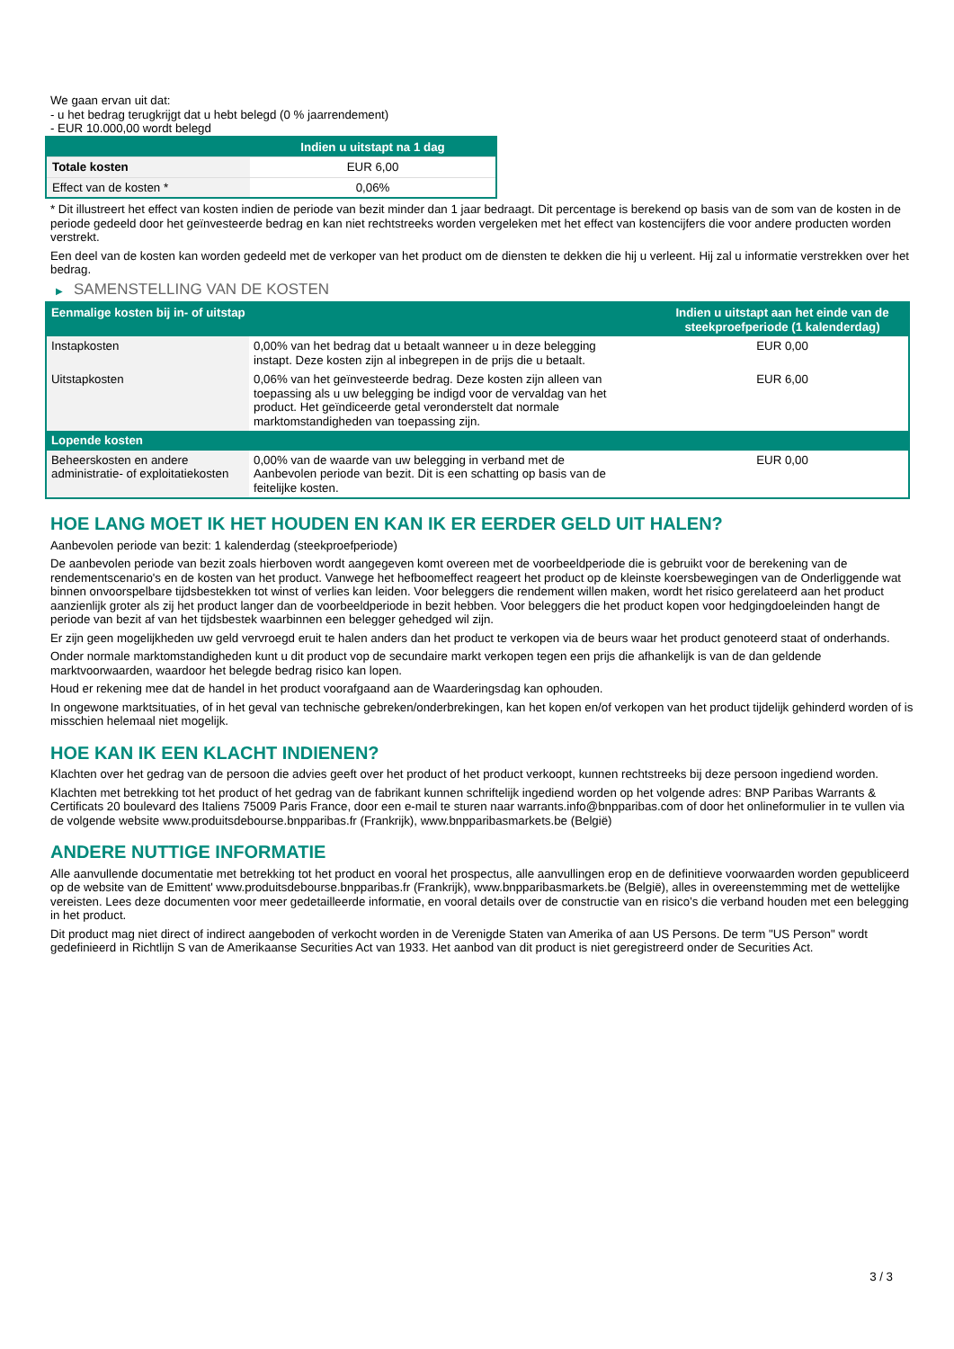We gaan ervan uit dat:
- u het bedrag terugkrijgt dat u hebt belegd (0 % jaarrendement)
- EUR 10.000,00 wordt belegd
| | Indien u uitstapt na 1 dag |
| --- | --- |
| Totale kosten | EUR 6,00 |
| Effect van de kosten * | 0,06% |
* Dit illustreert het effect van kosten indien de periode van bezit minder dan 1 jaar bedraagt. Dit percentage is berekend op basis van de som van de kosten in de periode gedeeld door het geïnvesteerde bedrag en kan niet rechtstreeks worden vergeleken met het effect van kostencijfers die voor andere producten worden verstrekt.
Een deel van de kosten kan worden gedeeld met de verkoper van het product om de diensten te dekken die hij u verleent. Hij zal u informatie verstrekken over het bedrag.
▶ SAMENSTELLING VAN DE KOSTEN
| Eenmalige kosten bij in- of uitstap | | Indien u uitstapt aan het einde van de steekproefperiode (1 kalenderdag) |
| --- | --- | --- |
| Instapkosten | 0,00% van het bedrag dat u betaalt wanneer u in deze belegging instapt. Deze kosten zijn al inbegrepen in de prijs die u betaalt. | EUR 0,00 |
| Uitstapkosten | 0,06% van het geïnvesteerde bedrag. Deze kosten zijn alleen van toepassing als u uw belegging be indigd voor de vervaldag van het product. Het geïndiceerde getal veronderstelt dat normale marktomstandigheden van toepassing zijn. | EUR 6,00 |
| Lopende kosten | | |
| Beheerskosten en andere administratie- of exploitatiekosten | 0,00% van de waarde van uw belegging in verband met de Aanbevolen periode van bezit. Dit is een schatting op basis van de feitelijke kosten. | EUR 0,00 |
HOE LANG MOET IK HET HOUDEN EN KAN IK ER EERDER GELD UIT HALEN?
Aanbevolen periode van bezit: 1 kalenderdag (steekproefperiode)
De aanbevolen periode van bezit zoals hierboven wordt aangegeven komt overeen met de voorbeeldperiode die is gebruikt voor de berekening van de rendementscenario's en de kosten van het product. Vanwege het hefboomeffect reageert het product op de kleinste koersbewegingen van de Onderliggende wat binnen onvoorspelbare tijdsbestekken tot winst of verlies kan leiden. Voor beleggers die rendement willen maken, wordt het risico gerelateerd aan het product aanzienlijk groter als zij het product langer dan de voorbeeldperiode in bezit hebben. Voor beleggers die het product kopen voor hedgingdoeleinden hangt de periode van bezit af van het tijdsbestek waarbinnen een belegger gehedged wil zijn.
Er zijn geen mogelijkheden uw geld vervroegd eruit te halen anders dan het product te verkopen via de beurs waar het product genoteerd staat of onderhands.
Onder normale marktomstandigheden kunt u dit product vop de secundaire markt verkopen tegen een prijs die afhankelijk is van de dan geldende marktvoorwaarden, waardoor het belegde bedrag risico kan lopen.
Houd er rekening mee dat de handel in het product voorafgaand aan de Waarderingsdag kan ophouden.
In ongewone marktsituaties, of in het geval van technische gebreken/onderbrekingen, kan het kopen en/of verkopen van het product tijdelijk gehinderd worden of is misschien helemaal niet mogelijk.
HOE KAN IK EEN KLACHT INDIENEN?
Klachten over het gedrag van de persoon die advies geeft over het product of het product verkoopt, kunnen rechtstreeks bij deze persoon ingediend worden.
Klachten met betrekking tot het product of het gedrag van de fabrikant kunnen schriftelijk ingediend worden op het volgende adres: BNP Paribas Warrants & Certificats 20 boulevard des Italiens 75009 Paris France, door een e-mail te sturen naar warrants.info@bnpparibas.com of door het onlineformulier in te vullen via de volgende website www.produitsdebourse.bnpparibas.fr (Frankrijk), www.bnpparibasmarkets.be (België)
ANDERE NUTTIGE INFORMATIE
Alle aanvullende documentatie met betrekking tot het product en vooral het prospectus, alle aanvullingen erop en de definitieve voorwaarden worden gepubliceerd op de website van de Emittent' www.produitsdebourse.bnpparibas.fr (Frankrijk), www.bnpparibasmarkets.be (België), alles in overeenstemming met de wettelijke vereisten. Lees deze documenten voor meer gedetailleerde informatie, en vooral details over de constructie van en risico’s die verband houden met een belegging in het product.
Dit product mag niet direct of indirect aangeboden of verkocht worden in de Verenigde Staten van Amerika of aan US Persons. De term "US Person" wordt gedefinieerd in Richtlijn S van de Amerikaanse Securities Act van 1933. Het aanbod van dit product is niet geregistreerd onder de Securities Act.
3 / 3